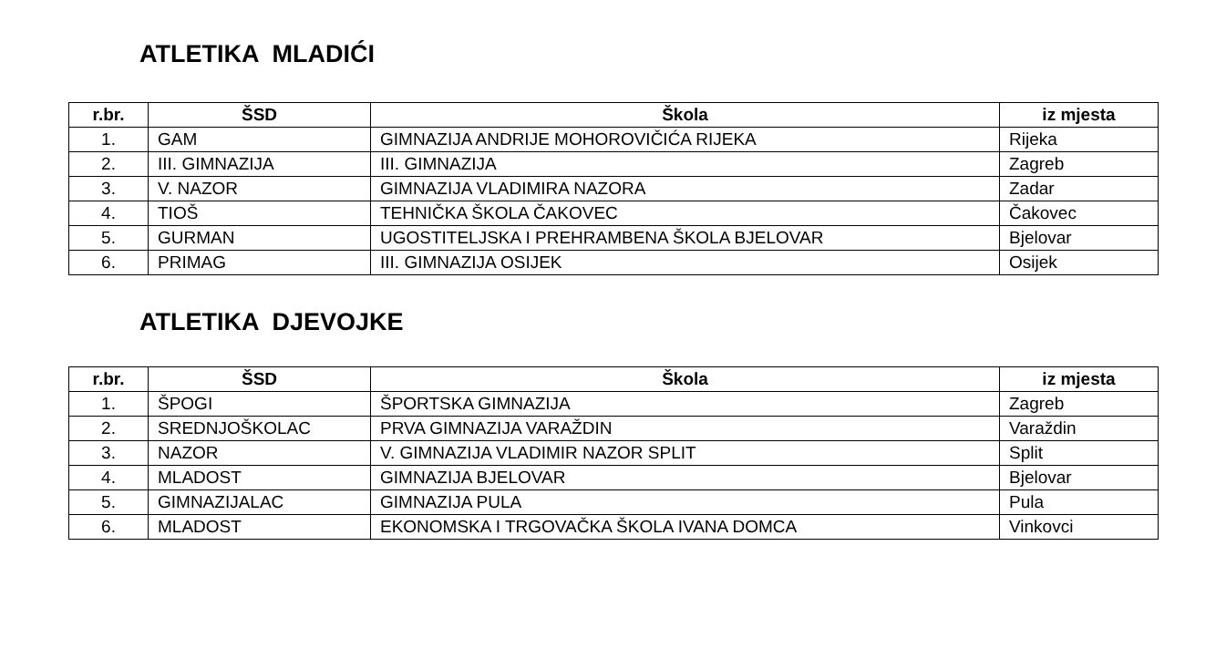ATLETIKA MLADIĆI
| r.br. | ŠSD | Škola | iz mjesta |
| --- | --- | --- | --- |
| 1. | GAM | GIMNAZIJA ANDRIJE MOHOROVIČIĆA RIJEKA | Rijeka |
| 2. | III. GIMNAZIJA | III. GIMNAZIJA | Zagreb |
| 3. | V. NAZOR | GIMNAZIJA VLADIMIRA NAZORA | Zadar |
| 4. | TIOŠ | TEHNIČKA ŠKOLA ČAKOVEC | Čakovec |
| 5. | GURMAN | UGOSTITELJSKA I PREHRAMBENA ŠKOLA BJELOVAR | Bjelovar |
| 6. | PRIMAG | III. GIMNAZIJA OSIJEK | Osijek |
ATLETIKA DJEVOJKE
| r.br. | ŠSD | Škola | iz mjesta |
| --- | --- | --- | --- |
| 1. | ŠPOGI | ŠPORTSKA GIMNAZIJA | Zagreb |
| 2. | SREDNJOŠKOLAC | PRVA GIMNAZIJA VARAŽDIN | Varaždin |
| 3. | NAZOR | V. GIMNAZIJA VLADIMIR NAZOR SPLIT | Split |
| 4. | MLADOST | GIMNAZIJA BJELOVAR | Bjelovar |
| 5. | GIMNAZIJALAC | GIMNAZIJA PULA | Pula |
| 6. | MLADOST | EKONOMSKA I TRGOVAČKA ŠKOLA IVANA DOMCA | Vinkovci |